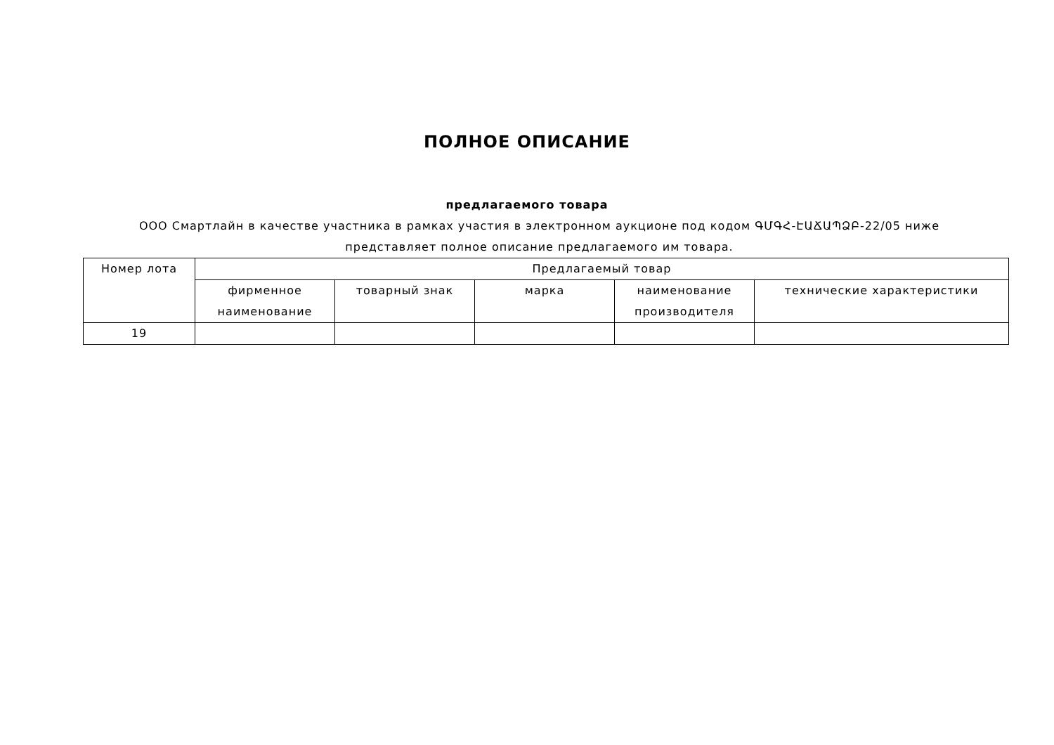ПОЛНОЕ ОПИСАНИЕ
предлагаемого товара
ООО Смартлайн в качестве участника в рамках участия в электронном аукционе под кодом ԳՄԳՀ-ԷԱՃԱՊՁԲ-22/05 ниже представляет полное описание предлагаемого им товара.
| Номер лота | Предлагаемый товар | | | | |
| --- | --- | --- | --- | --- | --- |
| | фирменное наименование | товарный знак | марка | наименование производителя | технические характеристики |
| 19 | | | | | |